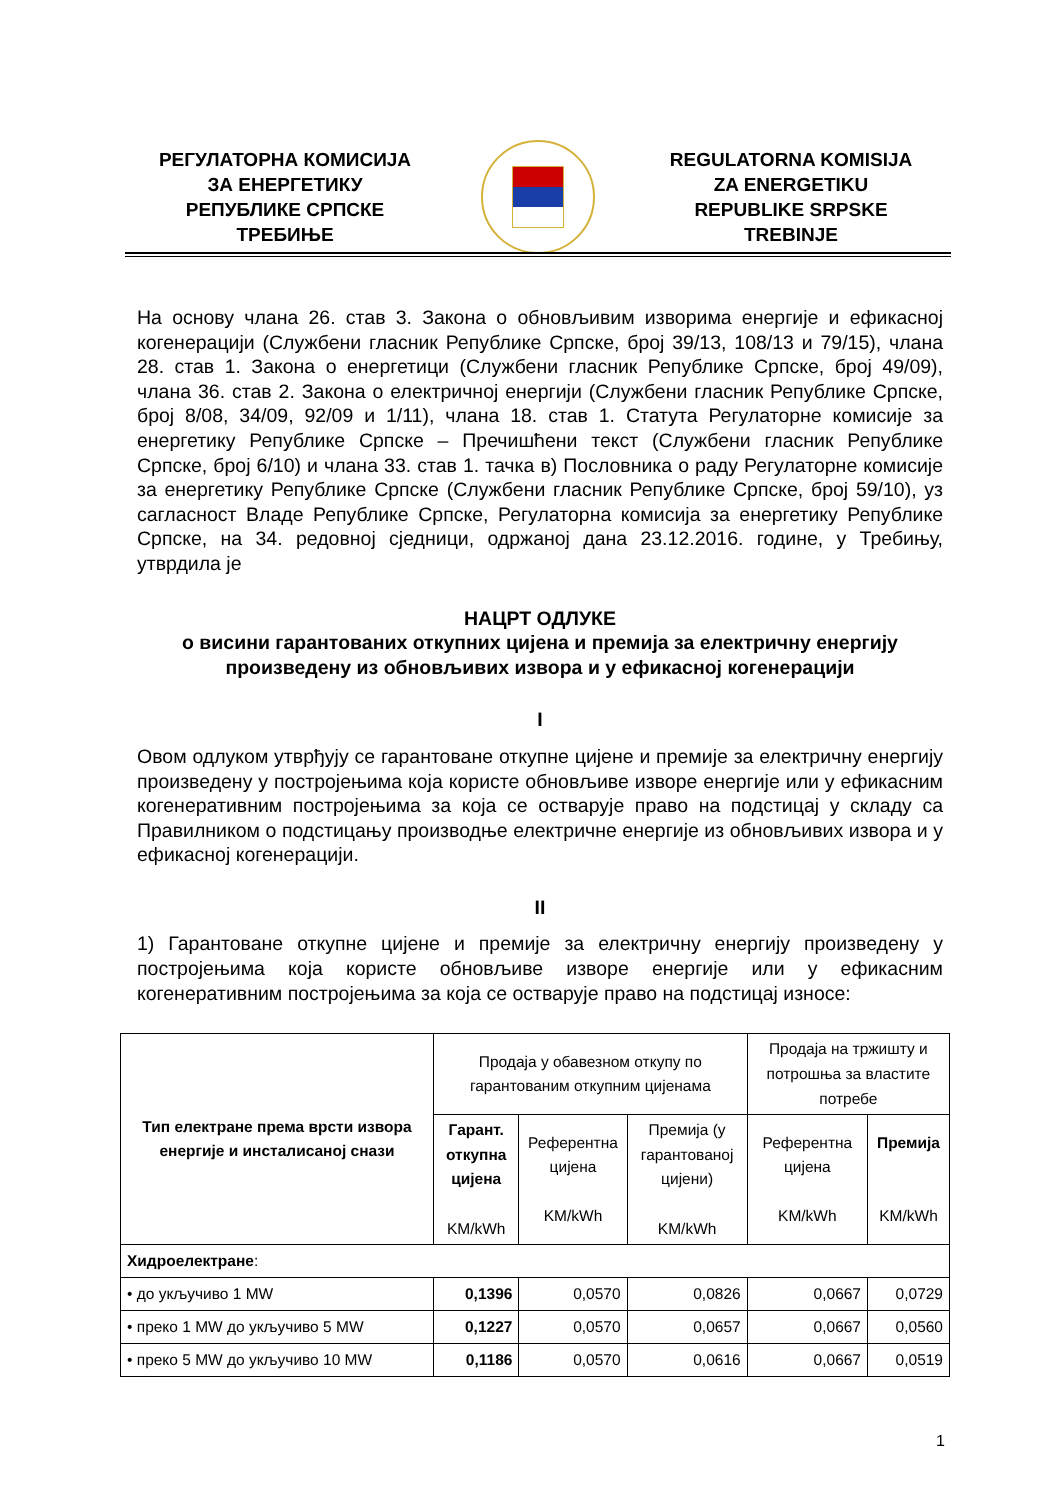РЕГУЛАТОРНА КОМИСИЈА
ЗА ЕНЕРГЕТИКУ
РЕПУБЛИКЕ СРПСКЕ
ТРЕБИЊЕ
REGULATORNA KOMISIJA
ZA ENERGETIKU
REPUBLIKE SRPSKE
TREBINJE
На основу члана 26. став 3. Закона о обновљивим изворима енергије и ефикасној когенерацији (Службени гласник Републике Српске, број 39/13, 108/13 и 79/15), члана 28. став 1. Закона о енергетици (Службени гласник Републике Српске, број 49/09), члана 36. став 2. Закона о електричној енергији (Службени гласник Републике Српске, број 8/08, 34/09, 92/09 и 1/11), члана 18. став 1. Статута Регулаторне комисије за енергетику Републике Српске – Пречишћени текст (Службени гласник Републике Српске, број 6/10) и члана 33. став 1. тачка в) Пословника о раду Регулаторне комисије за енергетику Републике Српске (Службени гласник Републике Српске, број 59/10), уз сагласност Владе Републике Српске, Регулаторна комисија за енергетику Републике Српске, на 34. редовној сједници, одржаној дана 23.12.2016. године, у Требињу, утврдила је
НАЦРТ ОДЛУКЕ
о висини гарантованих откупних цијена и премија за електричну енергију произведену из обновљивих извора и у ефикасној когенерацији
I
Овом одлуком утврђују се гарантоване откупне цијене и премије за електричну енергију произведену у постројењима која користе обновљиве изворе енергије или у ефикасним когенеративним постројењима за која се остварује право на подстицај у складу са Правилником о подстицању производње електричне енергије из обновљивих извора и у ефикасној когенерацији.
II
1) Гарантоване откупне цијене и премије за електричну енергију произведену у постројењима која користе обновљиве изворе енергије или у ефикасним когенеративним постројењима за која се остварује право на подстицај износе:
| Тип електране према врсти извора енергије и инсталисаној снази | Продаја у обавезном откупу по гарантованим откупним цијенама | | | Продаја на тржишту и потрошња за властите потребе | |
| --- | --- | --- | --- | --- | --- |
| | Гарант. откупна цијена KM/kWh | Референтна цијена KM/kWh | Премија (у гарантованој цијени) KM/kWh | Референтна цијена KM/kWh | Премија KM/kWh |
| Хидроелектране : | | | | | |
| • до укључиво 1 MW | 0,1396 | 0,0570 | 0,0826 | 0,0667 | 0,0729 |
| • преко 1 MW до укључиво 5 MW | 0,1227 | 0,0570 | 0,0657 | 0,0667 | 0,0560 |
| • преко 5 MW до укључиво 10 MW | 0,1186 | 0,0570 | 0,0616 | 0,0667 | 0,0519 |
1